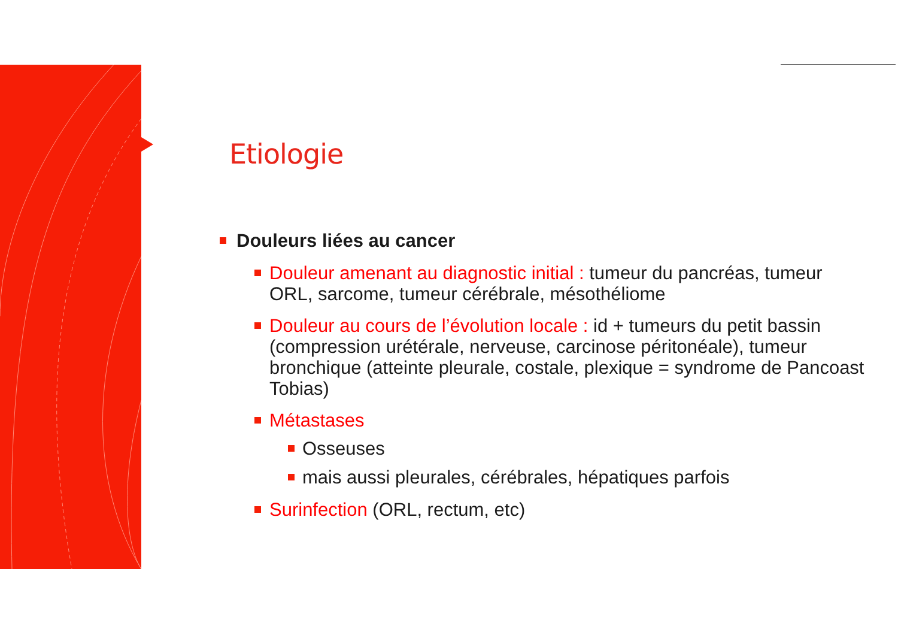Etiologie
Douleurs liées au cancer
Douleur amenant au diagnostic initial : tumeur du pancréas, tumeur ORL, sarcome, tumeur cérébrale, mésothéliome
Douleur au cours de l’évolution locale : id + tumeurs du petit bassin (compression urétérale, nerveuse, carcinose péritonéale), tumeur bronchique (atteinte pleurale, costale, plexique = syndrome de Pancoast Tobias)
Métastases
Osseuses
mais aussi pleurales, cérébrales, hépatiques parfois
Surinfection (ORL, rectum, etc)